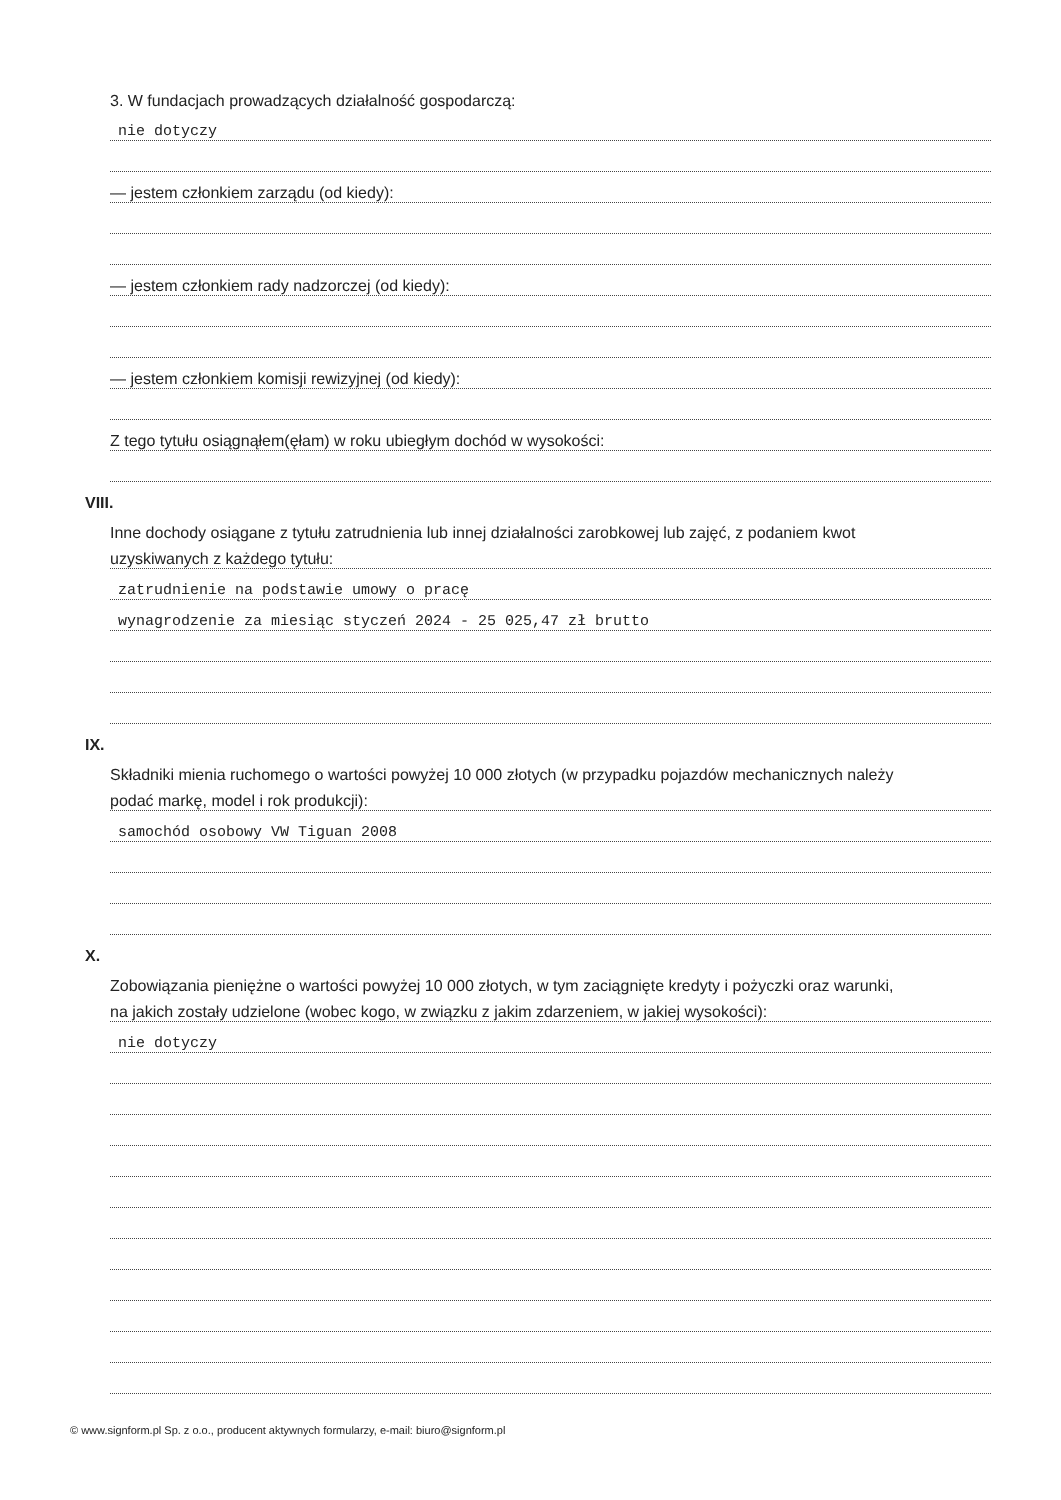3. W fundacjach prowadzących działalność gospodarczą:
nie dotyczy
— jestem członkiem zarządu (od kiedy):
— jestem członkiem rady nadzorczej (od kiedy):
— jestem członkiem komisji rewizyjnej (od kiedy):
Z tego tytułu osiągnąłem(ęłam) w roku ubiegłym dochód w wysokości:
VIII.
Inne dochody osiągane z tytułu zatrudnienia lub innej działalności zarobkowej lub zajęć, z podaniem kwot
uzyskiwanych z każdego tytułu:
zatrudnienie na podstawie umowy o pracę
wynagrodzenie za miesiąc styczeń 2024 - 25 025,47 zł brutto
IX.
Składniki mienia ruchomego o wartości powyżej 10 000 złotych (w przypadku pojazdów mechanicznych należy
podać markę, model i rok produkcji):
samochód osobowy VW Tiguan 2008
X.
Zobowiązania pieniężne o wartości powyżej 10 000 złotych, w tym zaciągnięte kredyty i pożyczki oraz warunki,
na jakich zostały udzielone (wobec kogo, w związku z jakim zdarzeniem, w jakiej wysokości):
nie dotyczy
© www.signform.pl Sp. z o.o., producent aktywnych formularzy, e-mail: biuro@signform.pl